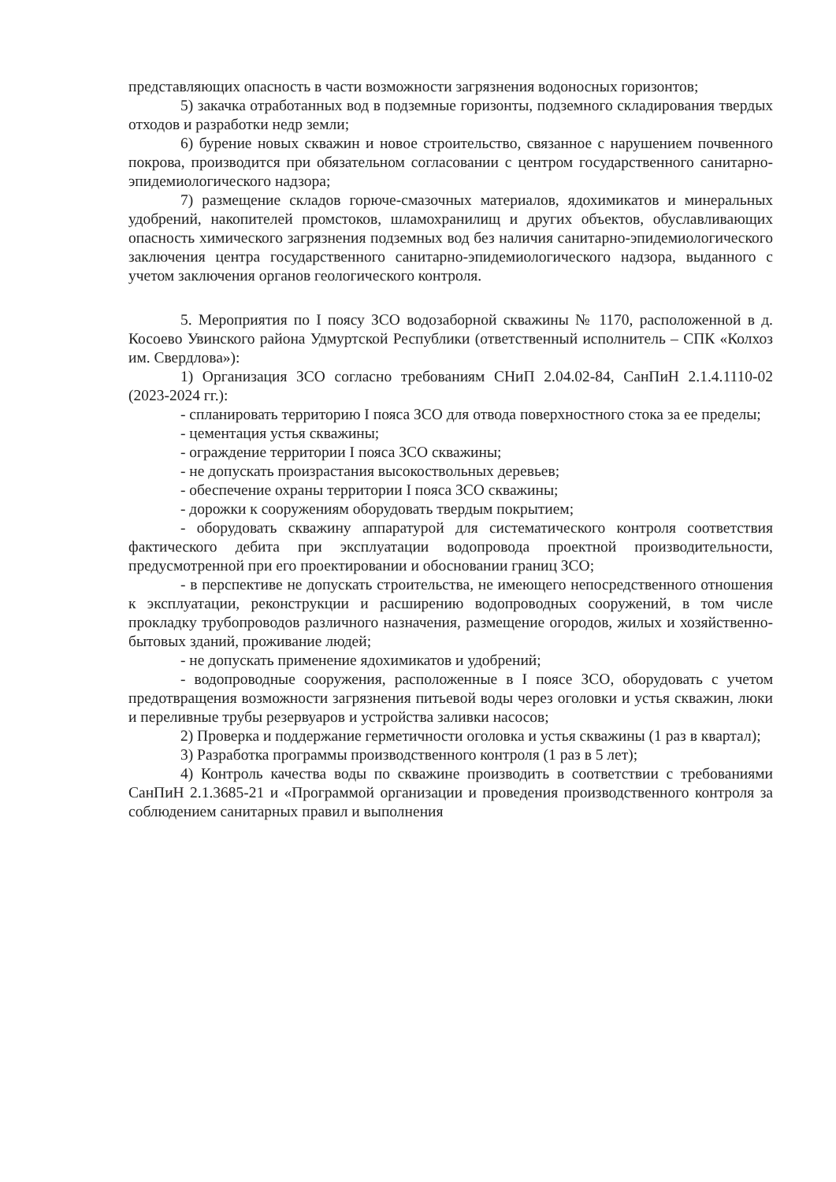представляющих опасность в части возможности загрязнения водоносных горизонтов;
5) закачка отработанных вод в подземные горизонты, подземного складирования твердых отходов и разработки недр земли;
6) бурение новых скважин и новое строительство, связанное с нарушением почвенного покрова, производится при обязательном согласовании с центром государственного санитарно-эпидемиологического надзора;
7) размещение складов горюче-смазочных материалов, ядохимикатов и минеральных удобрений, накопителей промстоков, шламохранилищ и других объектов, обуславливающих опасность химического загрязнения подземных вод без наличия санитарно-эпидемиологического заключения центра государственного санитарно-эпидемиологического надзора, выданного с учетом заключения органов геологического контроля.
5. Мероприятия по I поясу ЗСО водозаборной скважины № 1170, расположенной в д. Косоево Увинского района Удмуртской Республики (ответственный исполнитель – СПК «Колхоз им. Свердлова»):
1) Организация ЗСО согласно требованиям СНиП 2.04.02-84, СанПиН 2.1.4.1110-02 (2023-2024 гг.):
- спланировать территорию I пояса ЗСО для отвода поверхностного стока за ее пределы;
- цементация устья скважины;
- ограждение территории I пояса ЗСО скважины;
- не допускать произрастания высокоствольных деревьев;
- обеспечение охраны территории I пояса ЗСО скважины;
- дорожки к сооружениям оборудовать твердым покрытием;
- оборудовать скважину аппаратурой для систематического контроля соответствия фактического дебита при эксплуатации водопровода проектной производительности, предусмотренной при его проектировании и обосновании границ ЗСО;
- в перспективе не допускать строительства, не имеющего непосредственного отношения к эксплуатации, реконструкции и расширению водопроводных сооружений, в том числе прокладку трубопроводов различного назначения, размещение огородов, жилых и хозяйственно-бытовых зданий, проживание людей;
- не допускать применение ядохимикатов и удобрений;
- водопроводные сооружения, расположенные в I поясе ЗСО, оборудовать с учетом предотвращения возможности загрязнения питьевой воды через оголовки и устья скважин, люки и переливные трубы резервуаров и устройства заливки насосов;
2) Проверка и поддержание герметичности оголовка и устья скважины (1 раз в квартал);
3) Разработка программы производственного контроля (1 раз в 5 лет);
4) Контроль качества воды по скважине производить в соответствии с требованиями СанПиН 2.1.3685-21 и «Программой организации и проведения производственного контроля за соблюдением санитарных правил и выполнения